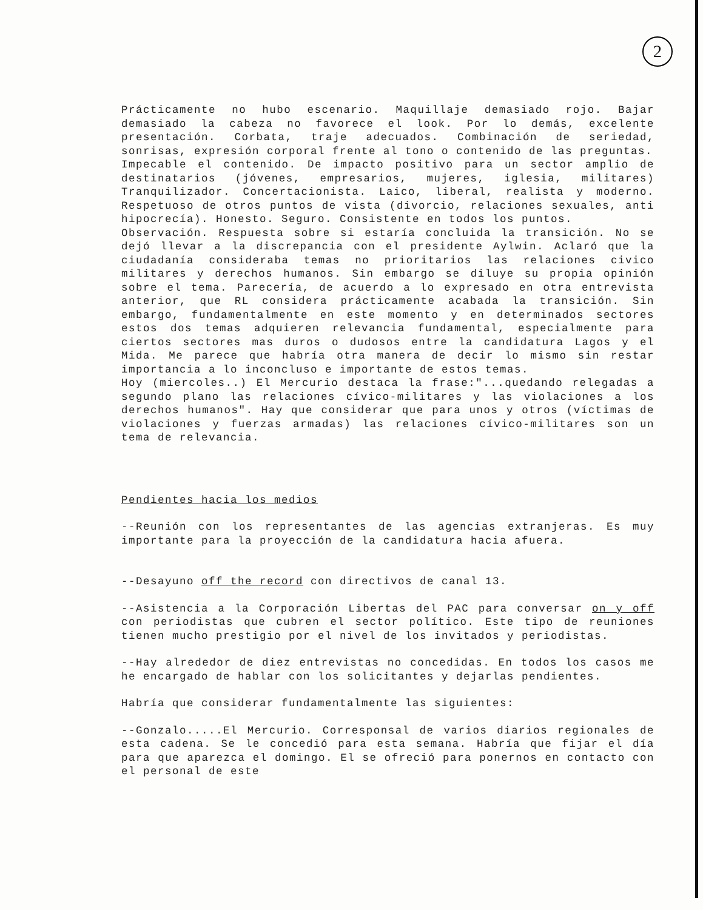2
Prácticamente no hubo escenario. Maquillaje demasiado rojo. Bajar demasiado la cabeza no favorece el look. Por lo demás, excelente presentación. Corbata, traje adecuados. Combinación de seriedad, sonrisas, expresión corporal frente al tono o contenido de las preguntas.
Impecable el contenido. De impacto positivo para un sector amplio de destinatarios (jóvenes, empresarios, mujeres, iglesia, militares) Tranquilizador. Concertacionista. Laico, liberal, realista y moderno. Respetuoso de otros puntos de vista (divorcio, relaciones sexuales, anti hipocrecía). Honesto. Seguro. Consistente en todos los puntos.
Observación. Respuesta sobre si estaría concluida la transición. No se dejó llevar a la discrepancia con el presidente Aylwin. Aclaró que la ciudadanía consideraba temas no prioritarios las relaciones civico militares y derechos humanos. Sin embargo se diluye su propia opinión sobre el tema. Parecería, de acuerdo a lo expresado en otra entrevista anterior, que RL considera prácticamente acabada la transición. Sin embargo, fundamentalmente en este momento y en determinados sectores estos dos temas adquieren relevancia fundamental, especialmente para ciertos sectores mas duros o dudosos entre la candidatura Lagos y el Mida. Me parece que habría otra manera de decir lo mismo sin restar importancia a lo inconcluso e importante de estos temas.
Hoy (miercoles..) El Mercurio destaca la frase:"...quedando relegadas a segundo plano las relaciones cívico-militares y las violaciones a los derechos humanos". Hay que considerar que para unos y otros (víctimas de violaciones y fuerzas armadas) las relaciones cívico-militares son un tema de relevancia.
Pendientes hacia los medios
--Reunión con los representantes de las agencias extranjeras. Es muy importante para la proyección de la candidatura hacia afuera.
--Desayuno off the record con directivos de canal 13.
--Asistencia a la Corporación Libertas del PAC para conversar on y off con periodistas que cubren el sector político. Este tipo de reuniones tienen mucho prestigio por el nivel de los invitados y periodistas.
--Hay alrededor de diez entrevistas no concedidas. En todos los casos me he encargado de hablar con los solicitantes y dejarlas pendientes.
Habría que considerar fundamentalmente las siguientes:
--Gonzalo.....El Mercurio. Corresponsal de varios diarios regionales de esta cadena. Se le concedió para esta semana. Habría que fijar el día para que aparezca el domingo. El se ofreció para ponernos en contacto con el personal de este